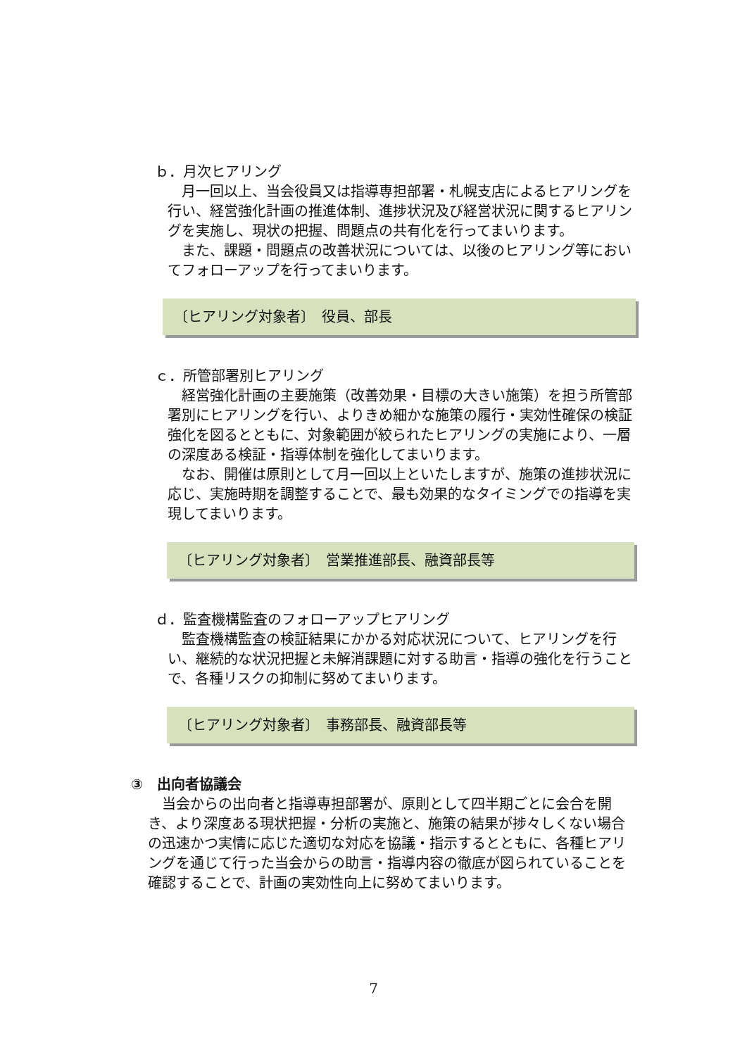ｂ．月次ヒアリング
月一回以上、当会役員又は指導専担部署・札幌支店によるヒアリングを行い、経営強化計画の推進体制、進捗状況及び経営状況に関するヒアリングを実施し、現状の把握、問題点の共有化を行ってまいります。
また、課題・問題点の改善状況については、以後のヒアリング等においてフォローアップを行ってまいります。
〔ヒアリング対象者〕　役員、部長
ｃ．所管部署別ヒアリング
経営強化計画の主要施策（改善効果・目標の大きい施策）を担う所管部署別にヒアリングを行い、よりきめ細かな施策の履行・実効性確保の検証強化を図るとともに、対象範囲が絞られたヒアリングの実施により、一層の深度ある検証・指導体制を強化してまいります。
なお、開催は原則として月一回以上といたしますが、施策の進捗状況に応じ、実施時期を調整することで、最も効果的なタイミングでの指導を実現してまいります。
〔ヒアリング対象者〕　営業推進部長、融資部長等
ｄ．監査機構監査のフォローアップヒアリング
監査機構監査の検証結果にかかる対応状況について、ヒアリングを行い、継続的な状況把握と未解消課題に対する助言・指導の強化を行うことで、各種リスクの抑制に努めてまいります。
〔ヒアリング対象者〕　事務部長、融資部長等
③　出向者協議会
当会からの出向者と指導専担部署が、原則として四半期ごとに会合を開き、より深度ある現状把握・分析の実施と、施策の結果が捗々しくない場合の迅速かつ実情に応じた適切な対応を協議・指示するとともに、各種ヒアリングを通じて行った当会からの助言・指導内容の徹底が図られていることを確認することで、計画の実効性向上に努めてまいります。
7